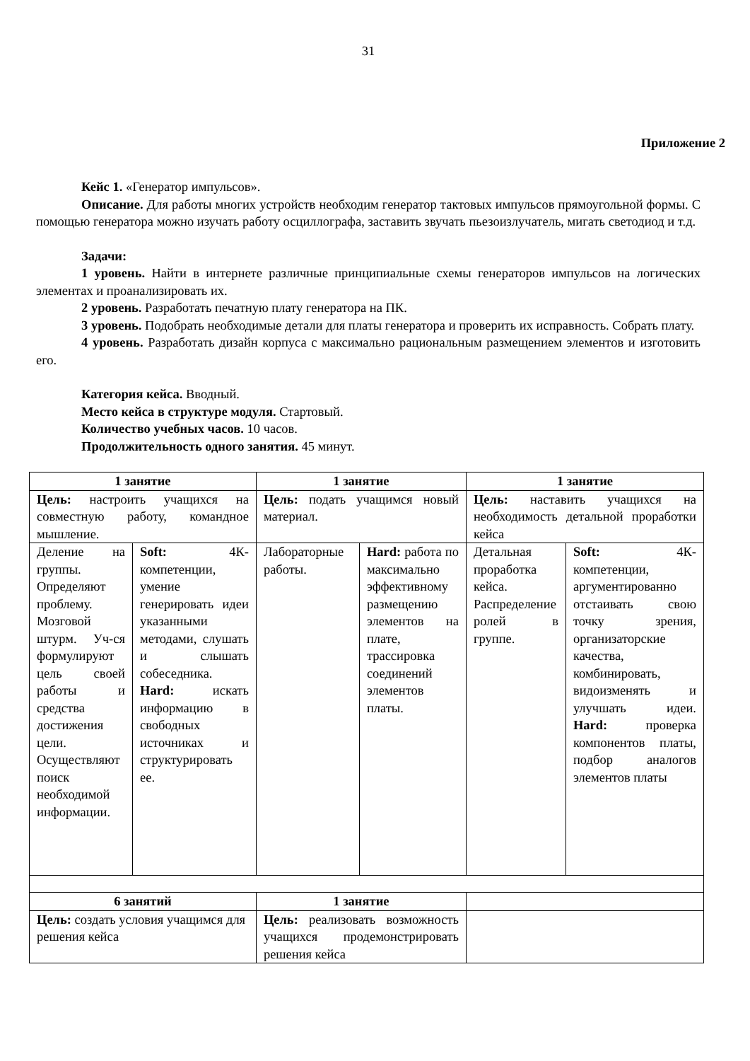31
Приложение 2
Кейс 1. «Генератор импульсов».
Описание. Для работы многих устройств необходим генератор тактовых импульсов прямоугольной формы. С помощью генератора можно изучать работу осциллографа, заставить звучать пьезоизлучатель, мигать светодиод и т.д.
Задачи:
1 уровень. Найти в интернете различные принципиальные схемы генераторов импульсов на логических элементах и проанализировать их.
2 уровень. Разработать печатную плату генератора на ПК.
3 уровень. Подобрать необходимые детали для платы генератора и проверить их исправность. Собрать плату.
4 уровень. Разработать дизайн корпуса с максимально рациональным размещением элементов и изготовить его.
Категория кейса. Вводный.
Место кейса в структуре модуля. Стартовый.
Количество учебных часов. 10 часов.
Продолжительность одного занятия. 45 минут.
| 1 занятие | | 1 занятие | | 1 занятие | |
| --- | --- | --- | --- | --- | --- |
| Цель: настроить учащихся на совместную работу, командное мышление. | | Цель: подать учащимся новый материал. | | Цель: наставить учащихся на необходимость детальной проработки кейса | |
| Деление на группы. Определяют проблему. Мозговой штурм. Уч-ся формулируют цель своей работы и средства достижения цели. Осуществляют поиск необходимой информации. | Soft: 4К-компетенции, умение генерировать идеи указанными методами, слушать и слышать собеседника. Hard: искать информацию в свободных источниках и структурировать ее. | Лабораторные работы. | Hard: работа по максимально эффективному размещению элементов на плате, трассировка соединений элементов платы. | Детальная проработка кейса. Распределение ролей в группе. | Soft: 4К-компетенции, аргументированно отстаивать свою точку зрения, организаторские качества, комбинировать, видоизменять и улучшать идеи. Hard: проверка компонентов платы, подбор аналогов элементов платы |
| 6 занятий | | 1 занятие | | | |
| Цель: создать условия учащимся для решения кейса | | Цель: реализовать возможность учащихся продемонстрировать решения кейса | | | |